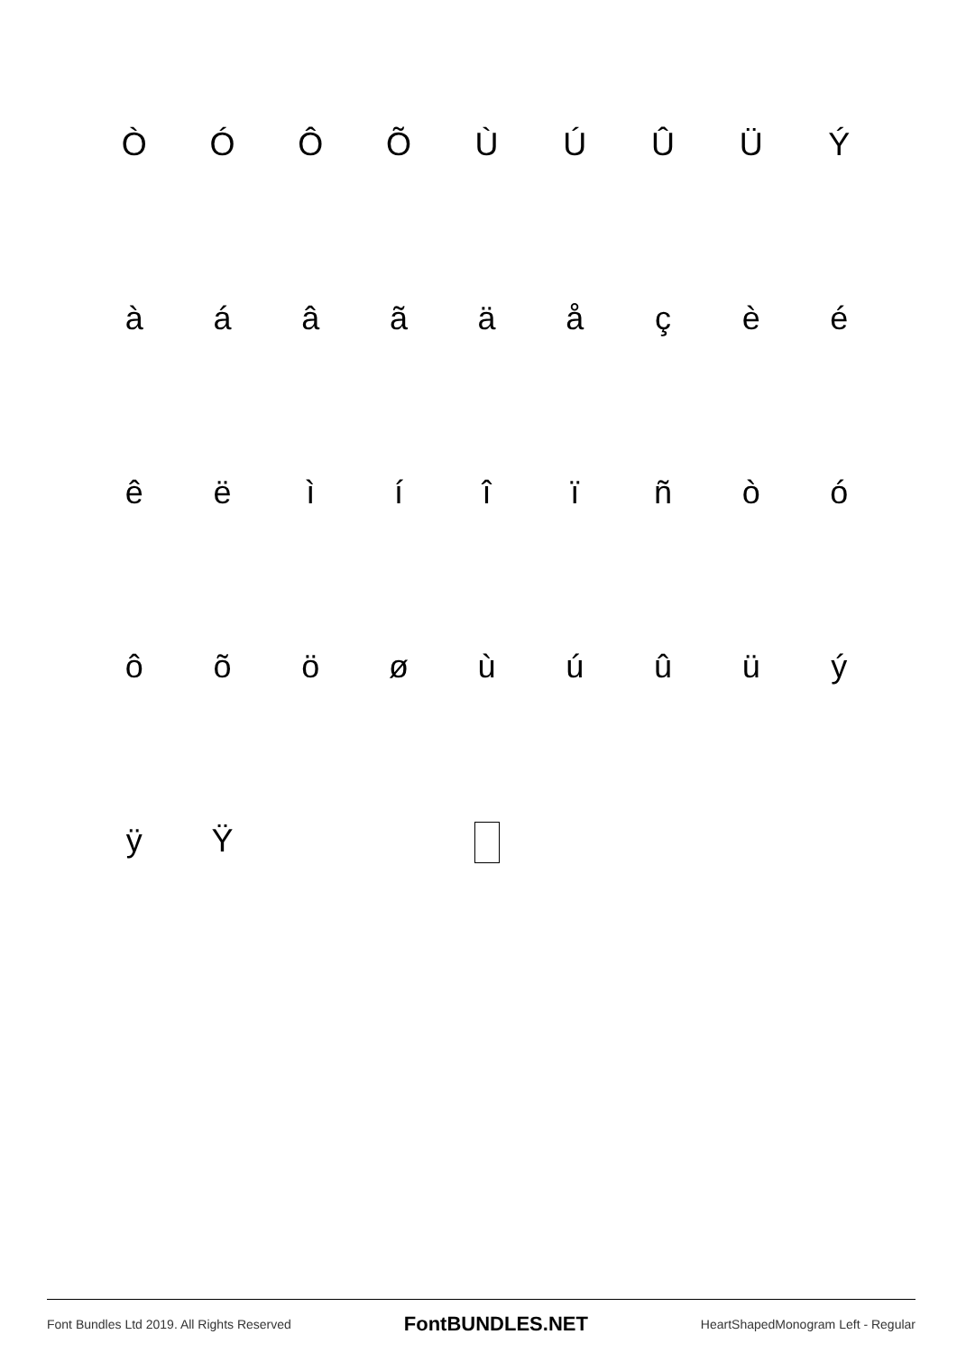ÒÓÔÕÙÚÛÜÝ
àáâãäåçèé
êëìíîïñòó
ôõöøùúûüý
ÿŸ
Font Bundles Ltd 2019. All Rights Reserved FontBUNDLES.NET HeartShapedMonogram Left - Regular